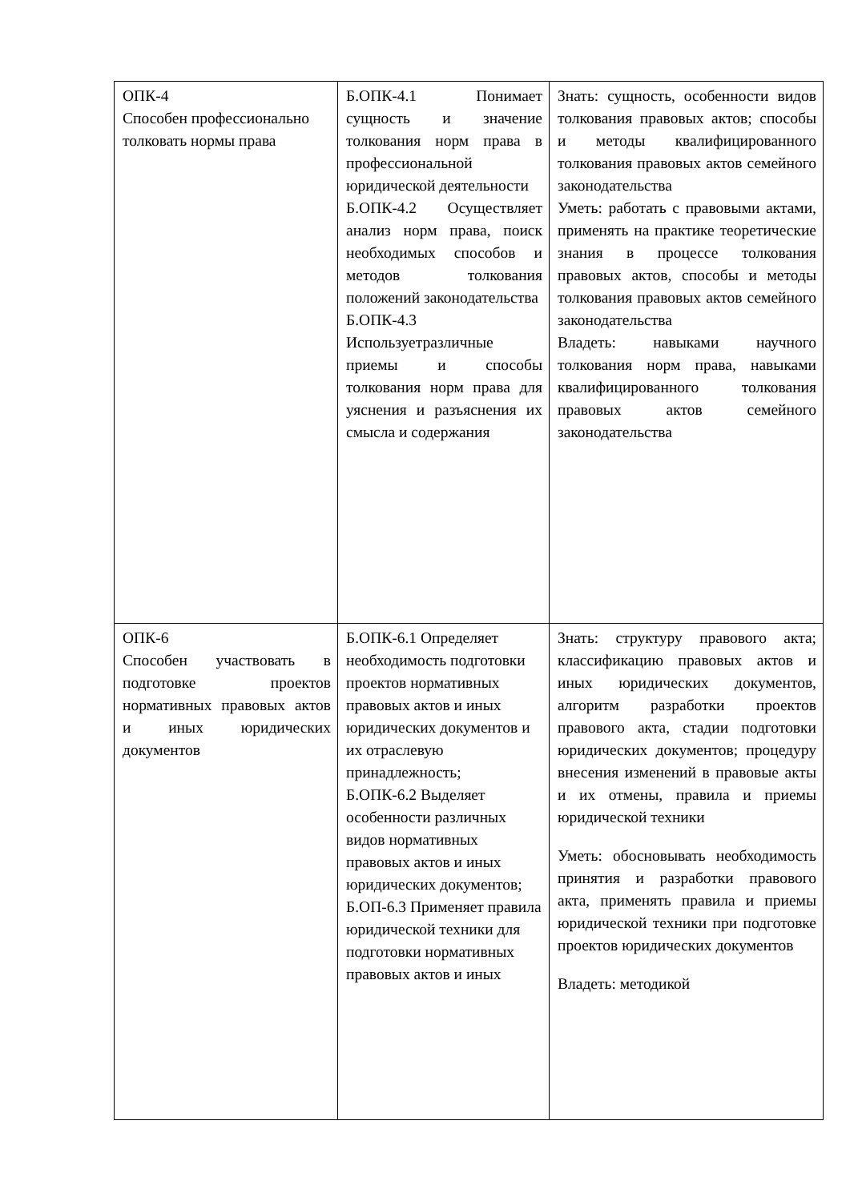| ОПК-4 Способен профессионально толковать нормы права | Б.ОПК-4.1 Понимает сущность и значение толкования норм права в профессиональной юридической деятельности Б.ОПК-4.2 Осуществляет анализ норм права, поиск необходимых способов и методов толкования положений законодательства Б.ОПК-4.3 Используетразличные приемы и способы толкования норм права для уяснения и разъяснения их смысла и содержания | Знать: сущность, особенности видов толкования правовых актов; способы и методы квалифицированного толкования правовых актов семейного законодательства Уметь: работать с правовыми актами, применять на практике теоретические знания в процессе толкования правовых актов, способы и методы толкования правовых актов семейного законодательства Владеть: навыками научного толкования норм права, навыками квалифицированного толкования правовых актов семейного законодательства |
| ОПК-6 Способен участвовать в подготовке проектов нормативных правовых актов и иных юридических документов | Б.ОПК-6.1 Определяет необходимость подготовки проектов нормативных правовых актов и иных юридических документов и их отраслевую принадлежность; Б.ОПК-6.2 Выделяет особенности различных видов нормативных правовых актов и иных юридических документов; Б.ОП-6.3 Применяет правила юридической техники для подготовки нормативных правовых актов и иных | Знать: структуру правового акта; классификацию правовых актов и иных юридических документов, алгоритм разработки проектов правового акта, стадии подготовки юридических документов; процедуру внесения изменений в правовые акты и их отмены, правила и приемы юридической техники Уметь: обосновывать необходимость принятия и разработки правового акта, применять правила и приемы юридической техники при подготовке проектов юридических документов Владеть: методикой |